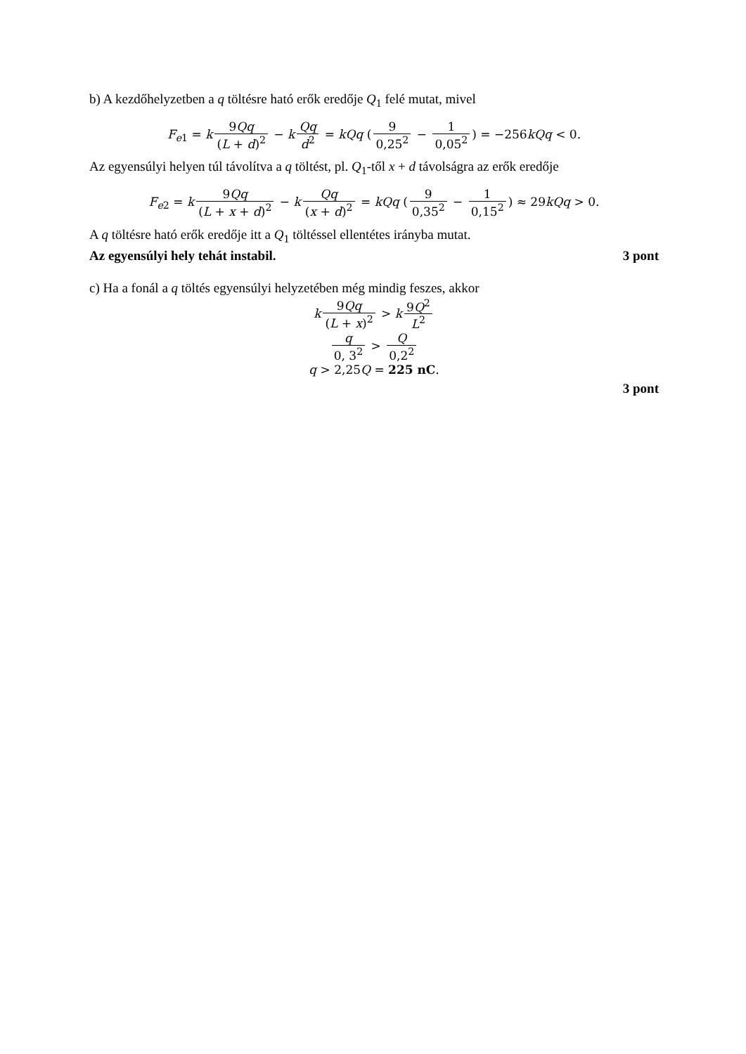b) A kezdőhelyzetben a q töltésre ható erők eredője Q<sub>1</sub> felé mutat, mivel
F<sub>e1</sub> = k 9Qq (L + d)<sup>2</sup> − k Qq d<sup>2</sup> = kQq (9 0,25<sup>2</sup> − 1 0,05<sup>2</sup>) = −256kQq < 0.
Az egyensúlyi helyen túl távolítva a q töltést, pl. Q<sub>1</sub>-től x + d távolságra az erők eredője
F<sub>e2</sub> = k 9Qq (L + x + d)<sup>2</sup> − k Qq (x + d)<sup>2</sup> = kQq (9 0,35<sup>2</sup> − 1 0,15<sup>2</sup>) ≈ 29kQq > 0.
A q töltésre ható erők eredője itt a Q<sub>1</sub> töltéssel ellentétes irányba mutat.
Az egyensúlyi hely tehát instabil. 3 pont
c) Ha a fonál a q töltés egyensúlyi helyzetében még mindig feszes, akkor
k 9Qq (L + x)<sup>2</sup> > k 9Q<sup>2</sup> L<sup>2</sup>
q 0, 3<sup>2</sup> > Q 0,2<sup>2</sup>
q > 2,25Q = 225 nC.
3 pont